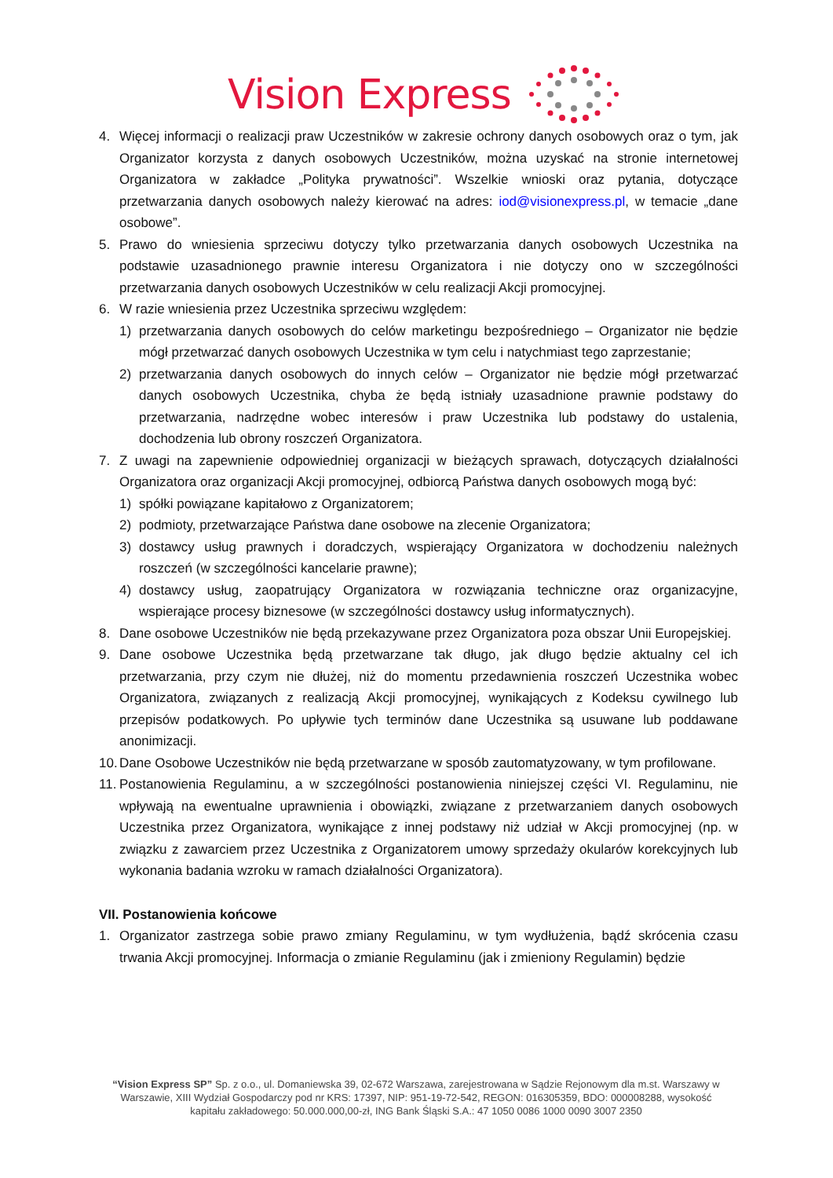Vision Express
4. Więcej informacji o realizacji praw Uczestników w zakresie ochrony danych osobowych oraz o tym, jak Organizator korzysta z danych osobowych Uczestników, można uzyskać na stronie internetowej Organizatora w zakładce „Polityka prywatności”. Wszelkie wnioski oraz pytania, dotyczące przetwarzania danych osobowych należy kierować na adres: iod@visionexpress.pl, w temacie „dane osobowe”.
5. Prawo do wniesienia sprzeciwu dotyczy tylko przetwarzania danych osobowych Uczestnika na podstawie uzasadnionego prawnie interesu Organizatora i nie dotyczy ono w szczególności przetwarzania danych osobowych Uczestników w celu realizacji Akcji promocyjnej.
6. W razie wniesienia przez Uczestnika sprzeciwu względem:
1) przetwarzania danych osobowych do celów marketingu bezpośredniego – Organizator nie będzie mógł przetwarzać danych osobowych Uczestnika w tym celu i natychmiast tego zaprzestanie;
2) przetwarzania danych osobowych do innych celów – Organizator nie będzie mógł przetwarzać danych osobowych Uczestnika, chyba że będą istniały uzasadnione prawnie podstawy do przetwarzania, nadrzędne wobec interesów i praw Uczestnika lub podstawy do ustalenia, dochodzenia lub obrony roszczeń Organizatora.
7. Z uwagi na zapewnienie odpowiedniej organizacji w bieżących sprawach, dotyczących działalności Organizatora oraz organizacji Akcji promocyjnej, odbiorcą Państwa danych osobowych mogą być:
1) spółki powiązane kapitałowo z Organizatorem;
2) podmioty, przetwarzające Państwa dane osobowe na zlecenie Organizatora;
3) dostawcy usług prawnych i doradczych, wspierający Organizatora w dochodzeniu należnych roszczeń (w szczególności kancelarie prawne);
4) dostawcy usług, zaopatrujący Organizatora w rozwiązania techniczne oraz organizacyjne, wspierające procesy biznesowe (w szczególności dostawcy usług informatycznych).
8. Dane osobowe Uczestników nie będą przekazywane przez Organizatora poza obszar Unii Europejskiej.
9. Dane osobowe Uczestnika będą przetwarzane tak długo, jak długo będzie aktualny cel ich przetwarzania, przy czym nie dłużej, niż do momentu przedawnienia roszczeń Uczestnika wobec Organizatora, związanych z realizacją Akcji promocyjnej, wynikających z Kodeksu cywilnego lub przepisów podatkowych. Po upływie tych terminów dane Uczestnika są usuwane lub poddawane anonimizacji.
10. Dane Osobowe Uczestników nie będą przetwarzane w sposób zautomatyzowany, w tym profilowane.
11. Postanowienia Regulaminu, a w szczególności postanowienia niniejszej części VI. Regulaminu, nie wpływają na ewentualne uprawnienia i obowiązki, związane z przetwarzaniem danych osobowych Uczestnika przez Organizatora, wynikające z innej podstawy niż udział w Akcji promocyjnej (np. w związku z zawarciem przez Uczestnika z Organizatorem umowy sprzedaży okularów korekcyjnych lub wykonania badania wzroku w ramach działalności Organizatora).
VII. Postanowienia końcowe
1. Organizator zastrzega sobie prawo zmiany Regulaminu, w tym wydłużenia, bądź skrócenia czasu trwania Akcji promocyjnej. Informacja o zmianie Regulaminu (jak i zmieniony Regulamin) będzie
“Vision Express SP” Sp. z o.o., ul. Domaniewska 39, 02-672 Warszawa, zarejestrowana w Sądzie Rejonowym dla m.st. Warszawy w Warszawie, XIII Wydział Gospodarczy pod nr KRS: 17397, NIP: 951-19-72-542, REGON: 016305359, BDO: 000008288, wysokość kapitału zakładowego: 50.000.000,00-zł, ING Bank Śląski S.A.: 47 1050 0086 1000 0090 3007 2350